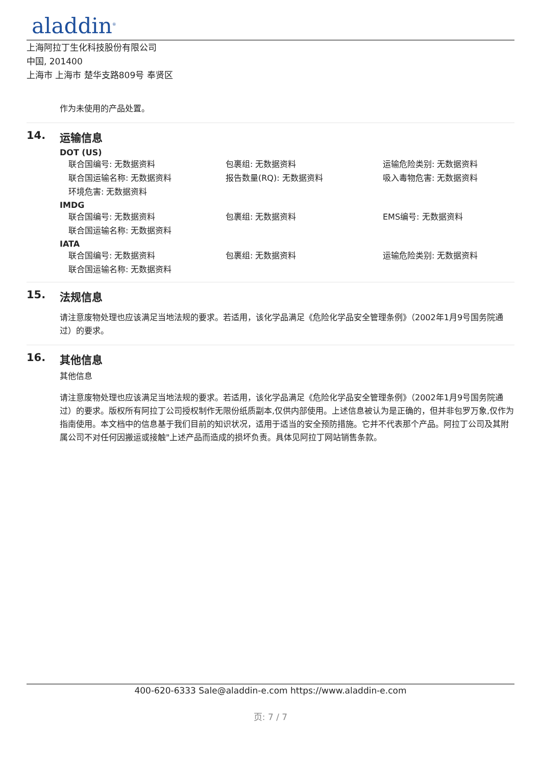aladdin<sup>®</sup>
上海阿拉丁生化科技股份有限公司
中国, 201400
上海市 上海市 楚华支路809号 奉贤区
作为未使用的产品处置。
14. 运输信息
DOT (US)
联合国编号: 无数据资料
包裹组: 无数据资料
运输危险类别: 无数据资料
联合国运输名称: 无数据资料
报告数量(RQ): 无数据资料
吸入毒物危害: 无数据资料
环境危害: 无数据资料
IMDG
联合国编号: 无数据资料
包裹组: 无数据资料
EMS编号: 无数据资料
联合国运输名称: 无数据资料
IATA
联合国编号: 无数据资料
包裹组: 无数据资料
运输危险类别: 无数据资料
联合国运输名称: 无数据资料
15. 法规信息
请注意废物处理也应该满足当地法规的要求。若适用，该化学品满足《危险化学品安全管理条例》（2002年1月9号国务院通过）的要求。
16. 其他信息
其他信息
请注意废物处理也应该满足当地法规的要求。若适用，该化学品满足《危险化学品安全管理条例》（2002年1月9号国务院通过）的要求。版权所有阿拉丁公司授权制作无限份纸质副本,仅供内部使用。上述信息被认为是正确的，但并非包罗万象,仅作为指南使用。本文档中的信息基于我们目前的知识状况，适用于适当的安全预防措施。它并不代表那个产品。阿拉丁公司及其附属公司不对任何因搬运或接触"上述产品而造成的损坏负责。具体见阿拉丁网站销售条款。
400-620-6333 Sale@aladdin-e.com https://www.aladdin-e.com
页: 7 / 7